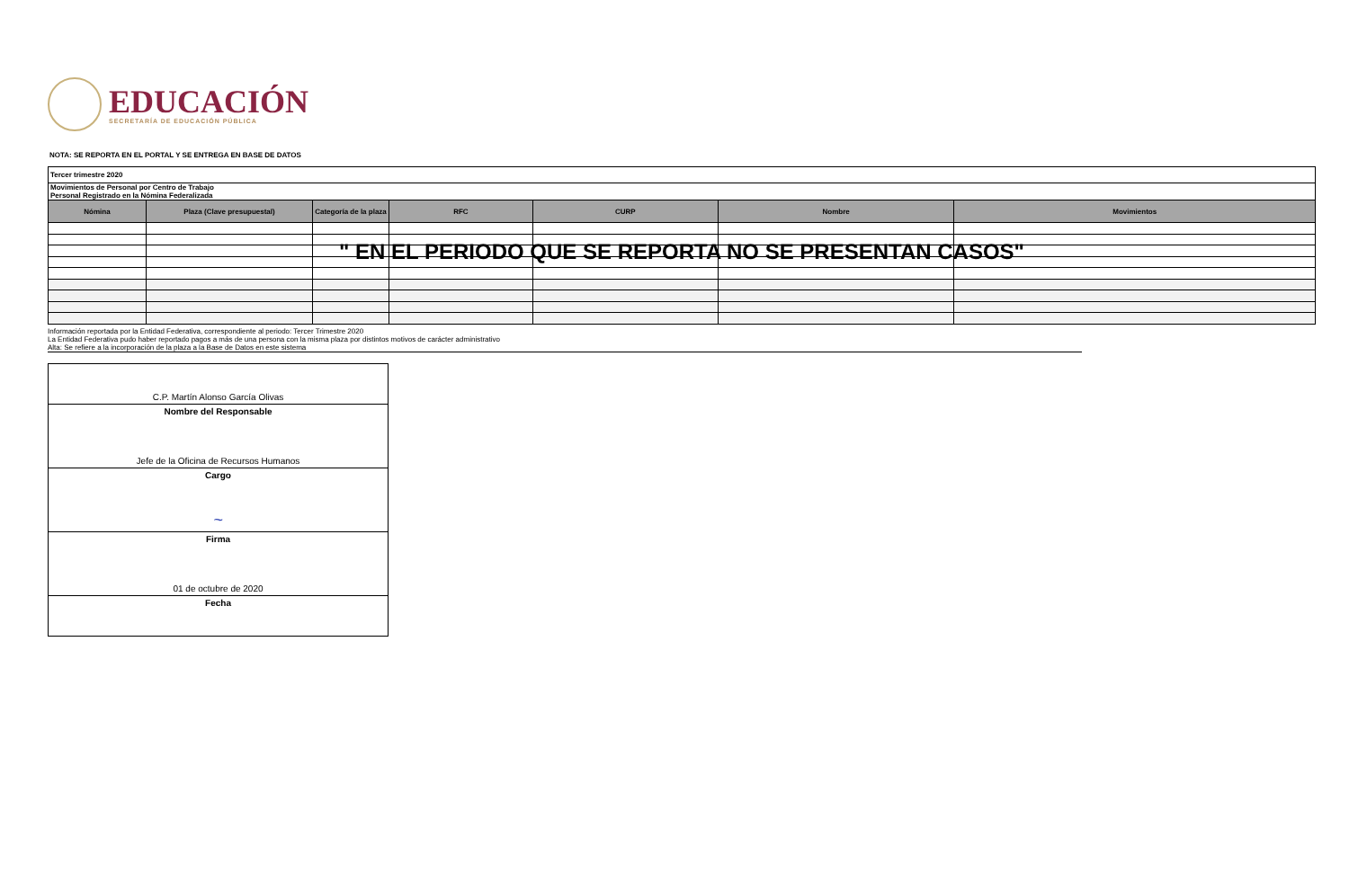EDUCACIÓN
SECRETARÍA DE EDUCACIÓN PÚBLICA
NOTA: SE REPORTA EN EL PORTAL Y SE ENTREGA EN BASE DE DATOS
| Tercer trimestre 2020 | | | | | | |
| Movimientos de Personal por Centro de Trabajo Personal Registrado en la Nómina Federalizada | | | | | | |
| Nómina | Plaza (Clave presupuestal) | Categoría de la plaza | RFC | CURP | Nombre | Movimientos |
" EN EL PERIODO QUE SE REPORTA NO SE PRESENTAN CASOS"
Información reportada por la Entidad Federativa, correspondiente al periodo: Tercer Trimestre 2020
La Entidad Federativa pudo haber reportado pagos a más de una persona con la misma plaza por distintos motivos de carácter administrativo
Alta: Se refiere a la incorporación de la plaza a la Base de Datos en este sistema
C.P. Martín Alonso García Olivas
Nombre del Responsable
Jefe de la Oficina de Recursos Humanos
Cargo
~
Firma
01 de octubre de 2020
Fecha